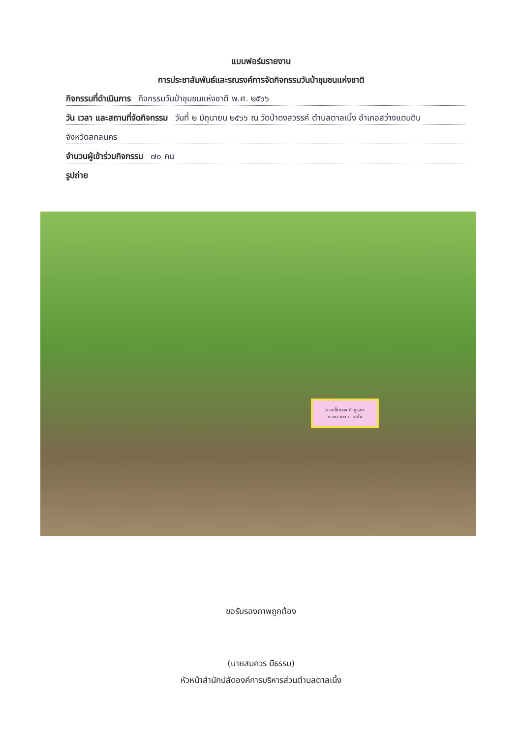แบบฟอร์มรายงาน
การประชาสัมพันธ์และรณรงค์การจัดกิจกรรมวันป่าชุมชนแห่งชาติ
กิจกรรมที่ดำเนินการ กิจกรรมวันป่าชุมชนแห่งชาติ พ.ศ. ๒๕๖๖
วัน เวลา และสถานที่จัดกิจกรรม วันที่ ๒ มิถุนายน ๒๕๖๖ ณ วัดป่าดงสวรรค์ ตำบลตาลเนิ้ง อำเภอสว่างแดนดิน
จังหวัดสกลนคร
จำนวนผู้เข้าร่วมกิจกรรม ๗๐ คน
รูปถ่าย
นายเข็มทอง คำภูแสน
นายก อบต.ตาลเนิ้ง
ขอรับรองภาพถูกต้อง
(นายสมควร มีธรรม)
หัวหน้าสำนักปลัดองค์การบริหารส่วนตำบลตาลเนิ้ง